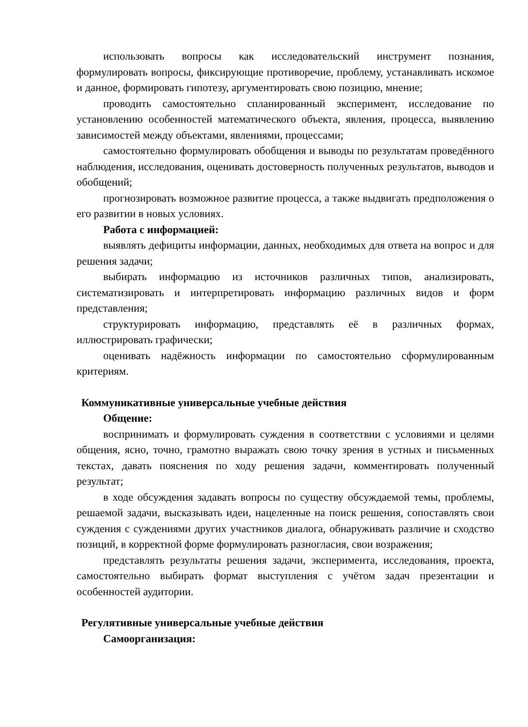использовать вопросы как исследовательский инструмент познания, формулировать вопросы, фиксирующие противоречие, проблему, устанавливать искомое и данное, формировать гипотезу, аргументировать свою позицию, мнение;
проводить самостоятельно спланированный эксперимент, исследование по установлению особенностей математического объекта, явления, процесса, выявлению зависимостей между объектами, явлениями, процессами;
самостоятельно формулировать обобщения и выводы по результатам проведённого наблюдения, исследования, оценивать достоверность полученных результатов, выводов и обобщений;
прогнозировать возможное развитие процесса, а также выдвигать предположения о его развитии в новых условиях.
Работа с информацией:
выявлять дефициты информации, данных, необходимых для ответа на вопрос и для решения задачи;
выбирать информацию из источников различных типов, анализировать, систематизировать и интерпретировать информацию различных видов и форм представления;
структурировать информацию, представлять её в различных формах, иллюстрировать графически;
оценивать надёжность информации по самостоятельно сформулированным критериям.
Коммуникативные универсальные учебные действия
Общение:
воспринимать и формулировать суждения в соответствии с условиями и целями общения, ясно, точно, грамотно выражать свою точку зрения в устных и письменных текстах, давать пояснения по ходу решения задачи, комментировать полученный результат;
в ходе обсуждения задавать вопросы по существу обсуждаемой темы, проблемы, решаемой задачи, высказывать идеи, нацеленные на поиск решения, сопоставлять свои суждения с суждениями других участников диалога, обнаруживать различие и сходство позиций, в корректной форме формулировать разногласия, свои возражения;
представлять результаты решения задачи, эксперимента, исследования, проекта, самостоятельно выбирать формат выступления с учётом задач презентации и особенностей аудитории.
Регулятивные универсальные учебные действия
Самоорганизация: